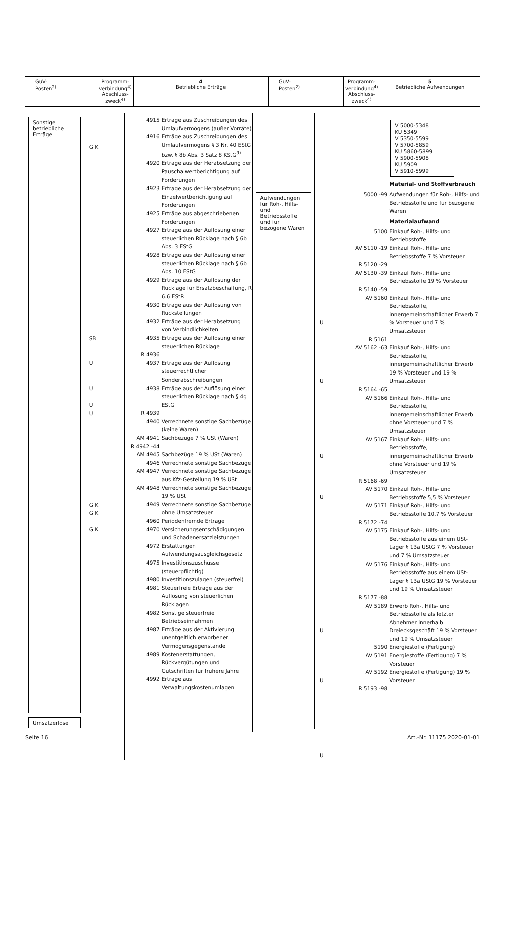| GuV- Posten<sup>2)</sup> | Programm- verbindung<sup>4)</sup> Abschluss- zweck<sup>4)</sup> | 4 Betriebliche Erträge | GuV- Posten<sup>2)</sup> | Programm- verbindung<sup>4)</sup> Abschluss- zweck<sup>4)</sup> | 5 Betriebliche Aufwendungen |
Sonstige
betriebliche
Erträge
Umsatzerlöse
G K
SB
U
U
U
U
G K
G K
G K
4915 Erträge aus Zuschreibungen des Umlaufvermögens (außer Vorräte)
4916 Erträge aus Zuschreibungen des Umlaufvermögens § 3 Nr. 40 EStG bzw. § 8b Abs. 3 Satz 8 KStG<sup>9)</sup>
4920 Erträge aus der Herabsetzung der Pauschalwertberichtigung auf Forderungen
4923 Erträge aus der Herabsetzung der Einzelwertberichtigung auf Forderungen
4925 Erträge aus abgeschriebenen Forderungen
4927 Erträge aus der Auflösung einer steuerlichen Rücklage nach § 6b Abs. 3 EStG
4928 Erträge aus der Auflösung einer steuerlichen Rücklage nach § 6b Abs. 10 EStG
4929 Erträge aus der Auflösung der Rücklage für Ersatzbeschaffung, R 6.6 EStR
4930 Erträge aus der Auflösung von Rückstellungen
4932 Erträge aus der Herabsetzung von Verbindlichkeiten
4935 Erträge aus der Auflösung einer steuerlichen Rücklage
R 4936
4937 Erträge aus der Auflösung steuerrechtlicher Sonderabschreibungen
4938 Erträge aus der Auflösung einer steuerlichen Rücklage nach § 4g EStG
R 4939
4940 Verrechnete sonstige Sachbezüge (keine Waren)
AM 4941 Sachbezüge 7 % USt (Waren)
R 4942 -44
AM 4945 Sachbezüge 19 % USt (Waren)
4946 Verrechnete sonstige Sachbezüge
AM 4947 Verrechnete sonstige Sachbezüge aus Kfz-Gestellung 19 % USt
AM 4948 Verrechnete sonstige Sachbezüge 19 % USt
4949 Verrechnete sonstige Sachbezüge ohne Umsatzsteuer
4960 Periodenfremde Erträge
4970 Versicherungsentschädigungen und Schadenersatzleistungen
4972 Erstattungen Aufwendungsausgleichsgesetz
4975 Investitionszuschüsse (steuerpflichtig)
4980 Investitionszulagen (steuerfrei)
4981 Steuerfreie Erträge aus der Auflösung von steuerlichen Rücklagen
4982 Sonstige steuerfreie Betriebseinnahmen
4987 Erträge aus der Aktivierung unentgeltlich erworbener Vermögensgegenstände
4989 Kostenerstattungen, Rückvergütungen und Gutschriften für frühere Jahre
4992 Erträge aus Verwaltungskostenumlagen
Aufwendungen für Roh-, Hilfs- und Betriebsstoffe und für bezogene Waren
U
U
U
U
U
U
U
V 5000-5348
KU 5349
V 5350-5599
V 5700-5859
KU 5860-5899
V 5900-5908
KU 5909
V 5910-5999
Material- und Stoffverbrauch
5000 -99 Aufwendungen für Roh-, Hilfs- und Betriebsstoffe und für bezogene Waren
Materialaufwand
5100 Einkauf Roh-, Hilfs- und Betriebsstoffe
AV 5110 -19 Einkauf Roh-, Hilfs- und Betriebsstoffe 7 % Vorsteuer
R 5120 -29
AV 5130 -39 Einkauf Roh-, Hilfs- und Betriebsstoffe 19 % Vorsteuer
R 5140 -59
AV 5160 Einkauf Roh-, Hilfs- und Betriebsstoffe, innergemeinschaftlicher Erwerb 7 % Vorsteuer und 7 % Umsatzsteuer
R 5161
AV 5162 -63 Einkauf Roh-, Hilfs- und Betriebsstoffe, innergemeinschaftlicher Erwerb 19 % Vorsteuer und 19 % Umsatzsteuer
R 5164 -65
AV 5166 Einkauf Roh-, Hilfs- und Betriebsstoffe, innergemeinschaftlicher Erwerb ohne Vorsteuer und 7 % Umsatzsteuer
AV 5167 Einkauf Roh-, Hilfs- und Betriebsstoffe, innergemeinschaftlicher Erwerb ohne Vorsteuer und 19 % Umsatzsteuer
R 5168 -69
AV 5170 Einkauf Roh-, Hilfs- und Betriebsstoffe 5,5 % Vorsteuer
AV 5171 Einkauf Roh-, Hilfs- und Betriebsstoffe 10,7 % Vorsteuer
R 5172 -74
AV 5175 Einkauf Roh-, Hilfs- und Betriebsstoffe aus einem USt-Lager § 13a UStG 7 % Vorsteuer und 7 % Umsatzsteuer
AV 5176 Einkauf Roh-, Hilfs- und Betriebsstoffe aus einem USt-Lager § 13a UStG 19 % Vorsteuer und 19 % Umsatzsteuer
R 5177 -88
AV 5189 Erwerb Roh-, Hilfs- und Betriebsstoffe als letzter Abnehmer innerhalb Dreiecksgeschäft 19 % Vorsteuer und 19 % Umsatzsteuer
5190 Energiestoffe (Fertigung)
AV 5191 Energiestoffe (Fertigung) 7 % Vorsteuer
AV 5192 Energiestoffe (Fertigung) 19 % Vorsteuer
R 5193 -98
Seite 16 Art.-Nr. 11175 2020-01-01